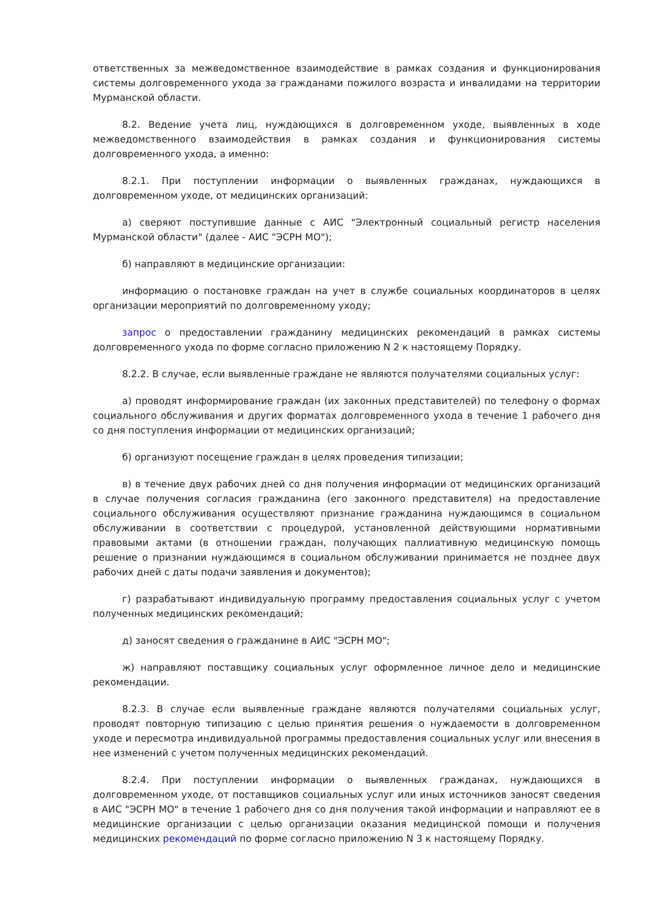ответственных за межведомственное взаимодействие в рамках создания и функционирования системы долговременного ухода за гражданами пожилого возраста и инвалидами на территории Мурманской области.
8.2. Ведение учета лиц, нуждающихся в долговременном уходе, выявленных в ходе межведомственного взаимодействия в рамках создания и функционирования системы долговременного ухода, а именно:
8.2.1. При поступлении информации о выявленных гражданах, нуждающихся в долговременном уходе, от медицинских организаций:
а) сверяют поступившие данные с АИС "Электронный социальный регистр населения Мурманской области" (далее - АИС "ЭСРН МО");
б) направляют в медицинские организации:
информацию о постановке граждан на учет в службе социальных координаторов в целях организации мероприятий по долговременному уходу;
запрос о предоставлении гражданину медицинских рекомендаций в рамках системы долговременного ухода по форме согласно приложению N 2 к настоящему Порядку.
8.2.2. В случае, если выявленные граждане не являются получателями социальных услуг:
а) проводят информирование граждан (их законных представителей) по телефону о формах социального обслуживания и других форматах долговременного ухода в течение 1 рабочего дня со дня поступления информации от медицинских организаций;
б) организуют посещение граждан в целях проведения типизации;
в) в течение двух рабочих дней со дня получения информации от медицинских организаций в случае получения согласия гражданина (его законного представителя) на предоставление социального обслуживания осуществляют признание гражданина нуждающимся в социальном обслуживании в соответствии с процедурой, установленной действующими нормативными правовыми актами (в отношении граждан, получающих паллиативную медицинскую помощь решение о признании нуждающимся в социальном обслуживании принимается не позднее двух рабочих дней с даты подачи заявления и документов);
г) разрабатывают индивидуальную программу предоставления социальных услуг с учетом полученных медицинских рекомендаций;
д) заносят сведения о гражданине в АИС "ЭСРН МО";
ж) направляют поставщику социальных услуг оформленное личное дело и медицинские рекомендации.
8.2.3. В случае если выявленные граждане являются получателями социальных услуг, проводят повторную типизацию с целью принятия решения о нуждаемости в долговременном уходе и пересмотра индивидуальной программы предоставления социальных услуг или внесения в нее изменений с учетом полученных медицинских рекомендаций.
8.2.4. При поступлении информации о выявленных гражданах, нуждающихся в долговременном уходе, от поставщиков социальных услуг или иных источников заносят сведения в АИС "ЭСРН МО" в течение 1 рабочего дня со дня получения такой информации и направляют ее в медицинские организации с целью организации оказания медицинской помощи и получения медицинских рекомендаций по форме согласно приложению N 3 к настоящему Порядку.